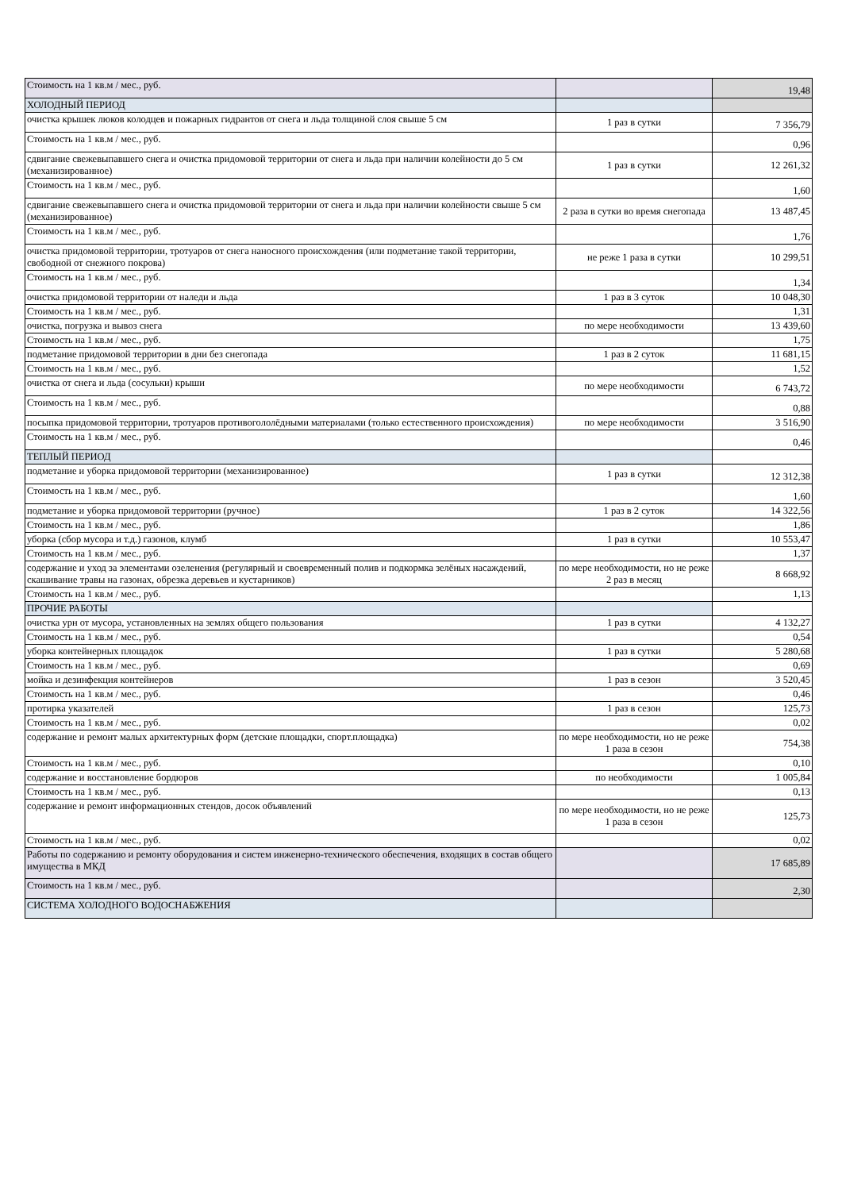| Стоимость на 1 кв.м / мес., руб. | | 19,48 |
| ХОЛОДНЫЙ ПЕРИОД | | |
| очистка крышек люков колодцев и пожарных гидрантов от снега и льда толщиной слоя свыше 5 см | 1 раз в сутки | 7 356,79 |
| Стоимость на 1 кв.м / мес., руб. | | 0,96 |
| сдвигание свежевыпавшего снега и очистка придомовой территории от снега и льда при наличии колейности до 5 см (механизированное) | 1 раз в сутки | 12 261,32 |
| Стоимость на 1 кв.м / мес., руб. | | 1,60 |
| сдвигание свежевыпавшего снега и очистка придомовой территории от снега и льда при наличии колейности свыше 5 см (механизированное) | 2 раза в сутки во время снегопада | 13 487,45 |
| Стоимость на 1 кв.м / мес., руб. | | 1,76 |
| очистка придомовой территории, тротуаров от снега наносного происхождения (или подметание такой территории, свободной от снежного покрова) | не реже 1 раза в сутки | 10 299,51 |
| Стоимость на 1 кв.м / мес., руб. | | 1,34 |
| очистка придомовой территории от наледи и льда | 1 раз в 3 суток | 10 048,30 |
| Стоимость на 1 кв.м / мес., руб. | | 1,31 |
| очистка, погрузка и вывоз снега | по мере необходимости | 13 439,60 |
| Стоимость на 1 кв.м / мес., руб. | | 1,75 |
| подметание придомовой территории в дни без снегопада | 1 раз в 2 суток | 11 681,15 |
| Стоимость на 1 кв.м / мес., руб. | | 1,52 |
| очистка от снега и льда (сосульки) крыши | по мере необходимости | 6 743,72 |
| Стоимость на 1 кв.м / мес., руб. | | 0,88 |
| посыпка придомовой территории, тротуаров противогололёдными материалами (только естественного происхождения) | по мере необходимости | 3 516,90 |
| Стоимость на 1 кв.м / мес., руб. | | 0,46 |
| ТЕПЛЫЙ ПЕРИОД | | |
| подметание и уборка придомовой территории (механизированное) | 1 раз в сутки | 12 312,38 |
| Стоимость на 1 кв.м / мес., руб. | | 1,60 |
| подметание и уборка придомовой территории (ручное) | 1 раз в 2 суток | 14 322,56 |
| Стоимость на 1 кв.м / мес., руб. | | 1,86 |
| уборка (сбор мусора и т.д.) газонов, клумб | 1 раз в сутки | 10 553,47 |
| Стоимость на 1 кв.м / мес., руб. | | 1,37 |
| содержание и уход за элементами озеленения (регулярный и своевременный полив и подкормка зелёных насаждений, скашивание травы на газонах, обрезка деревьев и кустарников) | по мере необходимости, но не реже 2 раз в месяц | 8 668,92 |
| Стоимость на 1 кв.м / мес., руб. | | 1,13 |
| ПРОЧИЕ РАБОТЫ | | |
| очистка урн от мусора, установленных на землях общего пользования | 1 раз в сутки | 4 132,27 |
| Стоимость на 1 кв.м / мес., руб. | | 0,54 |
| уборка контейнерных площадок | 1 раз в сутки | 5 280,68 |
| Стоимость на 1 кв.м / мес., руб. | | 0,69 |
| мойка и дезинфекция контейнеров | 1 раз в сезон | 3 520,45 |
| Стоимость на 1 кв.м / мес., руб. | | 0,46 |
| протирка указателей | 1 раз в сезон | 125,73 |
| Стоимость на 1 кв.м / мес., руб. | | 0,02 |
| содержание и ремонт малых архитектурных форм (детские площадки, спорт.площадка) | по мере необходимости, но не реже 1 раза в сезон | 754,38 |
| Стоимость на 1 кв.м / мес., руб. | | 0,10 |
| содержание и восстановление бордюров | по необходимости | 1 005,84 |
| Стоимость на 1 кв.м / мес., руб. | | 0,13 |
| содержание и ремонт информационных стендов, досок объявлений | по мере необходимости, но не реже 1 раза в сезон | 125,73 |
| Стоимость на 1 кв.м / мес., руб. | | 0,02 |
| Работы по содержанию и ремонту оборудования и систем инженерно-технического обеспечения, входящих в состав общего имущества в МКД | | 17 685,89 |
| Стоимость на 1 кв.м / мес., руб. | | 2,30 |
| СИСТЕМА ХОЛОДНОГО ВОДОСНАБЖЕНИЯ | | |